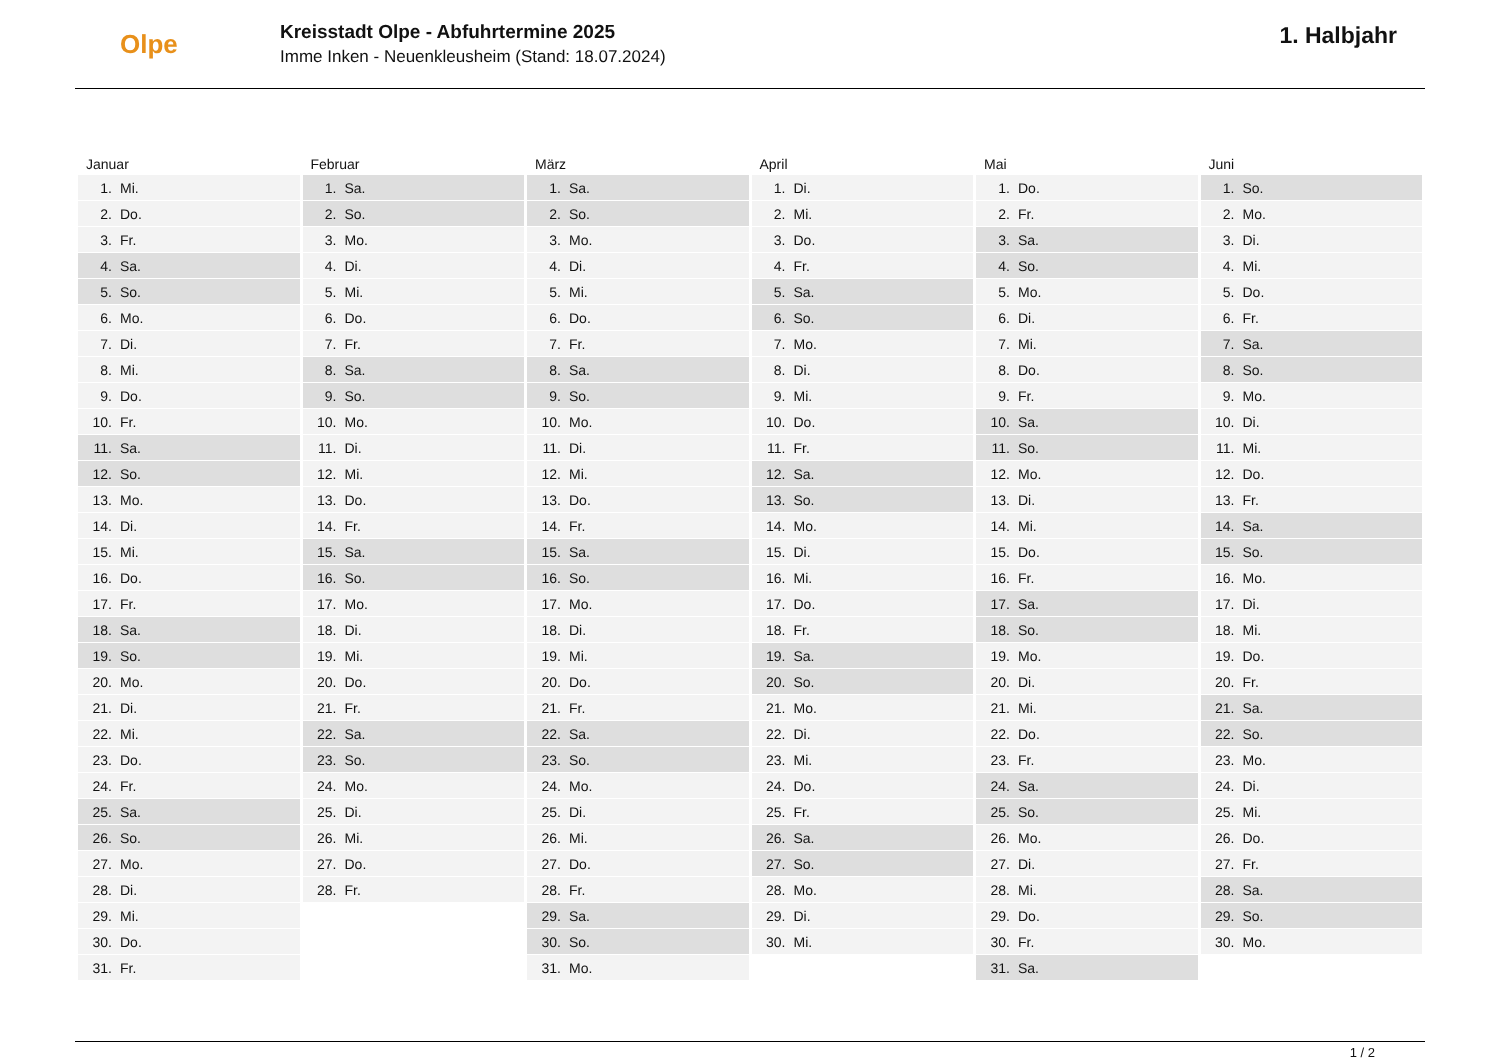Olpe
Kreisstadt Olpe - Abfuhrtermine 2025
Imme Inken - Neuenkleusheim (Stand: 18.07.2024)
1. Halbjahr
| Januar | Februar | März | April | Mai | Juni |
| --- | --- | --- | --- | --- | --- |
| 1. Mi. | 1. Sa. | 1. Sa. | 1. Di. | 1. Do. | 1. So. |
| 2. Do. | 2. So. | 2. So. | 2. Mi. | 2. Fr. | 2. Mo. |
| 3. Fr. | 3. Mo. | 3. Mo. | 3. Do. | 3. Sa. | 3. Di. |
| 4. Sa. | 4. Di. | 4. Di. | 4. Fr. | 4. So. | 4. Mi. |
| 5. So. | 5. Mi. | 5. Mi. | 5. Sa. | 5. Mo. | 5. Do. |
| 6. Mo. | 6. Do. | 6. Do. | 6. So. | 6. Di. | 6. Fr. |
| 7. Di. | 7. Fr. | 7. Fr. | 7. Mo. | 7. Mi. | 7. Sa. |
| 8. Mi. | 8. Sa. | 8. Sa. | 8. Di. | 8. Do. | 8. So. |
| 9. Do. | 9. So. | 9. So. | 9. Mi. | 9. Fr. | 9. Mo. |
| 10. Fr. | 10. Mo. | 10. Mo. | 10. Do. | 10. Sa. | 10. Di. |
| 11. Sa. | 11. Di. | 11. Di. | 11. Fr. | 11. So. | 11. Mi. |
| 12. So. | 12. Mi. | 12. Mi. | 12. Sa. | 12. Mo. | 12. Do. |
| 13. Mo. | 13. Do. | 13. Do. | 13. So. | 13. Di. | 13. Fr. |
| 14. Di. | 14. Fr. | 14. Fr. | 14. Mo. | 14. Mi. | 14. Sa. |
| 15. Mi. | 15. Sa. | 15. Sa. | 15. Di. | 15. Do. | 15. So. |
| 16. Do. | 16. So. | 16. So. | 16. Mi. | 16. Fr. | 16. Mo. |
| 17. Fr. | 17. Mo. | 17. Mo. | 17. Do. | 17. Sa. | 17. Di. |
| 18. Sa. | 18. Di. | 18. Di. | 18. Fr. | 18. So. | 18. Mi. |
| 19. So. | 19. Mi. | 19. Mi. | 19. Sa. | 19. Mo. | 19. Do. |
| 20. Mo. | 20. Do. | 20. Do. | 20. So. | 20. Di. | 20. Fr. |
| 21. Di. | 21. Fr. | 21. Fr. | 21. Mo. | 21. Mi. | 21. Sa. |
| 22. Mi. | 22. Sa. | 22. Sa. | 22. Di. | 22. Do. | 22. So. |
| 23. Do. | 23. So. | 23. So. | 23. Mi. | 23. Fr. | 23. Mo. |
| 24. Fr. | 24. Mo. | 24. Mo. | 24. Do. | 24. Sa. | 24. Di. |
| 25. Sa. | 25. Di. | 25. Di. | 25. Fr. | 25. So. | 25. Mi. |
| 26. So. | 26. Mi. | 26. Mi. | 26. Sa. | 26. Mo. | 26. Do. |
| 27. Mo. | 27. Do. | 27. Do. | 27. So. | 27. Di. | 27. Fr. |
| 28. Di. | 28. Fr. | 28. Fr. | 28. Mo. | 28. Mi. | 28. Sa. |
| 29. Mi. | | 29. Sa. | 29. Di. | 29. Do. | 29. So. |
| 30. Do. | | 30. So. | 30. Mi. | 30. Fr. | 30. Mo. |
| 31. Fr. | | 31. Mo. | | 31. Sa. | |
1 / 2